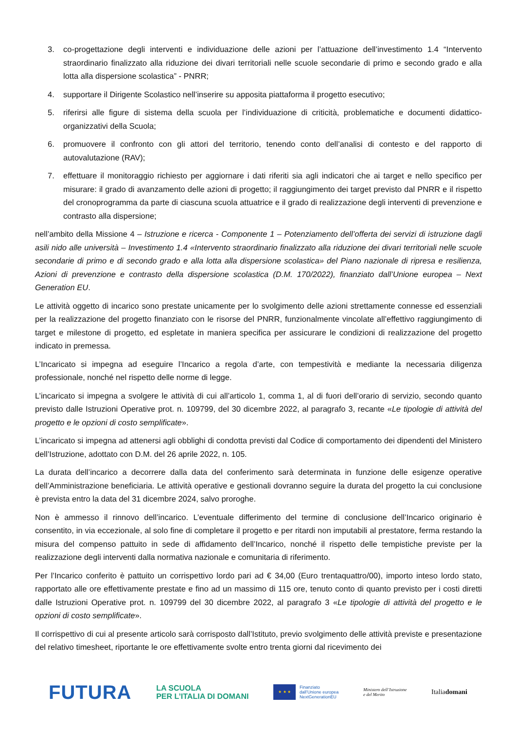3. co-progettazione degli interventi e individuazione delle azioni per l’attuazione dell’investimento 1.4 “Intervento straordinario finalizzato alla riduzione dei divari territoriali nelle scuole secondarie di primo e secondo grado e alla lotta alla dispersione scolastica” - PNRR;
4. supportare il Dirigente Scolastico nell’inserire su apposita piattaforma il progetto esecutivo;
5. riferirsi alle figure di sistema della scuola per l’individuazione di criticità, problematiche e documenti didattico-organizzativi della Scuola;
6. promuovere il confronto con gli attori del territorio, tenendo conto dell’analisi di contesto e del rapporto di autovalutazione (RAV);
7. effettuare il monitoraggio richiesto per aggiornare i dati riferiti sia agli indicatori che ai target e nello specifico per misurare: il grado di avanzamento delle azioni di progetto; il raggiungimento dei target previsto dal PNRR e il rispetto del cronoprogramma da parte di ciascuna scuola attuatrice e il grado di realizzazione degli interventi di prevenzione e contrasto alla dispersione;
nell’ambito della Missione 4 – Istruzione e ricerca - Componente 1 – Potenziamento dell’offerta dei servizi di istruzione dagli asili nido alle università – Investimento 1.4 «Intervento straordinario finalizzato alla riduzione dei divari territoriali nelle scuole secondarie di primo e di secondo grado e alla lotta alla dispersione scolastica» del Piano nazionale di ripresa e resilienza, Azioni di prevenzione e contrasto della dispersione scolastica (D.M. 170/2022), finanziato dall’Unione europea – Next Generation EU.
Le attività oggetto di incarico sono prestate unicamente per lo svolgimento delle azioni strettamente connesse ed essenziali per la realizzazione del progetto finanziato con le risorse del PNRR, funzionalmente vincolate all’effettivo raggiungimento di target e milestone di progetto, ed espletate in maniera specifica per assicurare le condizioni di realizzazione del progetto indicato in premessa.
L’Incaricato si impegna ad eseguire l’Incarico a regola d’arte, con tempestività e mediante la necessaria diligenza professionale, nonché nel rispetto delle norme di legge.
L’incaricato si impegna a svolgere le attività di cui all’articolo 1, comma 1, al di fuori dell’orario di servizio, secondo quanto previsto dalle Istruzioni Operative prot. n. 109799, del 30 dicembre 2022, al paragrafo 3, recante «Le tipologie di attività del progetto e le opzioni di costo semplificate».
L’incaricato si impegna ad attenersi agli obblighi di condotta previsti dal Codice di comportamento dei dipendenti del Ministero dell’Istruzione, adottato con D.M. del 26 aprile 2022, n. 105.
La durata dell’incarico a decorrere dalla data del conferimento sarà determinata in funzione delle esigenze operative dell’Amministrazione beneficiaria. Le attività operative e gestionali dovranno seguire la durata del progetto la cui conclusione è prevista entro la data del 31 dicembre 2024, salvo proroghe.
Non è ammesso il rinnovo dell’incarico. L’eventuale differimento del termine di conclusione dell’Incarico originario è consentito, in via eccezionale, al solo fine di completare il progetto e per ritardi non imputabili al prestatore, ferma restando la misura del compenso pattuito in sede di affidamento dell’Incarico, nonché il rispetto delle tempistiche previste per la realizzazione degli interventi dalla normativa nazionale e comunitaria di riferimento.
Per l’Incarico conferito è pattuito un corrispettivo lordo pari ad € 34,00 (Euro trentaquattro/00), importo inteso lordo stato, rapportato alle ore effettivamente prestate e fino ad un massimo di 115 ore, tenuto conto di quanto previsto per i costi diretti dalle Istruzioni Operative prot. n. 109799 del 30 dicembre 2022, al paragrafo 3 «Le tipologie di attività del progetto e le opzioni di costo semplificate».
Il corrispettivo di cui al presente articolo sarà corrisposto dall’Istituto, previo svolgimento delle attività previste e presentazione del relativo timesheet, riportante le ore effettivamente svolte entro trenta giorni dal ricevimento dei
FUTURA
LA SCUOLA
PER L’ITALIA DI DOMANI
★ ★ ★
Finanziato
dall’Unione europea
NextGenerationEU
Ministero dell’Istruzione
e del Merito
Italiadomani